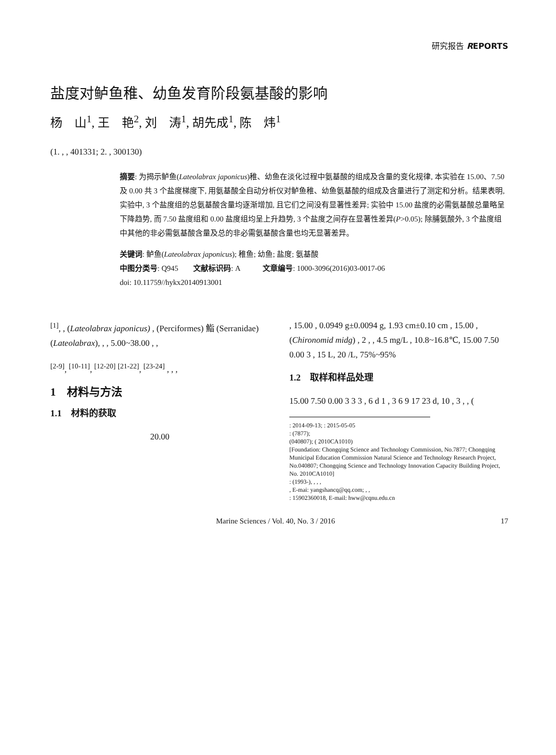研究报告 REPORTS
盐度对鲈鱼稚、幼鱼发育阶段氨基酸的影响
杨　山<sup>1</sup>, 王　艳<sup>2</sup>, 刘　涛<sup>1</sup>, 胡先成<sup>1</sup>, 陈　炜<sup>1</sup>
(1. , , 401331; 2. , 300130)
摘要: 为揭示鲈鱼(Lateolabrax japonicus)稚、幼鱼在淡化过程中氨基酸的组成及含量的变化规律, 本实验在 15.00、7.50 及 0.00 共 3 个盐度梯度下, 用氨基酸全自动分析仪对鲈鱼稚、幼鱼氨基酸的组成及含量进行了测定和分析。结果表明, 实验中, 3 个盐度组的总氨基酸含量均逐渐增加, 且它们之间没有显著性差异; 实验中 15.00 盐度的必需氨基酸总量略呈下降趋势, 而 7.50 盐度组和 0.00 盐度组均呈上升趋势, 3 个盐度之间存在显著性差异(P>0.05); 除脯氨酸外, 3 个盐度组中其他的非必需氨基酸含量及总的非必需氨基酸含量也均无显著差异。
关键词: 鲈鱼(Lateolabrax japonicus); 稚鱼; 幼鱼; 盐度; 氨基酸
中图分类号: Q945　　文献标识码: A　　　文章编号: 1000-3096(2016)03-0017-06
doi: 10.11759//hykx20140913001
<sup>[1]</sup>, , (Lateolabrax japonicus) , (Perciformes) 鮨 (Serranidae) (Lateolabrax), , , 5.00~38.00 , ,
<sup>[2-9]</sup>, <sup>[10-11]</sup>, <sup>[12-20]</sup> <sup>[21-22]</sup>, <sup>[23-24]</sup> , , ,
1　材料与方法
1.1　材料的获取
20.00
, 15.00 , 0.0949 g±0.0094 g, 1.93 cm±0.10 cm , 15.00 , (Chironomid midg) , 2 , , 4.5 mg/L , 10.8~16.8℃, 15.00 7.50 0.00 3 , 15 L, 20 /L, 75%~95%
1.2　取样和样品处理
15.00 7.50 0.00 3 3 3 , 6 d 1 , 3 6 9 17 23 d, 10 , 3 , , (
: 2014-09-13; : 2015-05-05
: (7877);
(040807); ( 2010CA1010)
[Foundation: Chongqing Science and Technology Commission, No.7877; Chongqing Municipal Education Commission Natural Science and Technology Research Project, No.040807; Chongqing Science and Technology Innovation Capacity Building Project, No. 2010CA1010]
: (1993-), , , ,
, E-mai: yangshancq@qq.com; , ,
: 15902360018, E-mail: hww@cqnu.edu.cn
Marine Sciences / Vol. 40, No. 3 / 2016 17